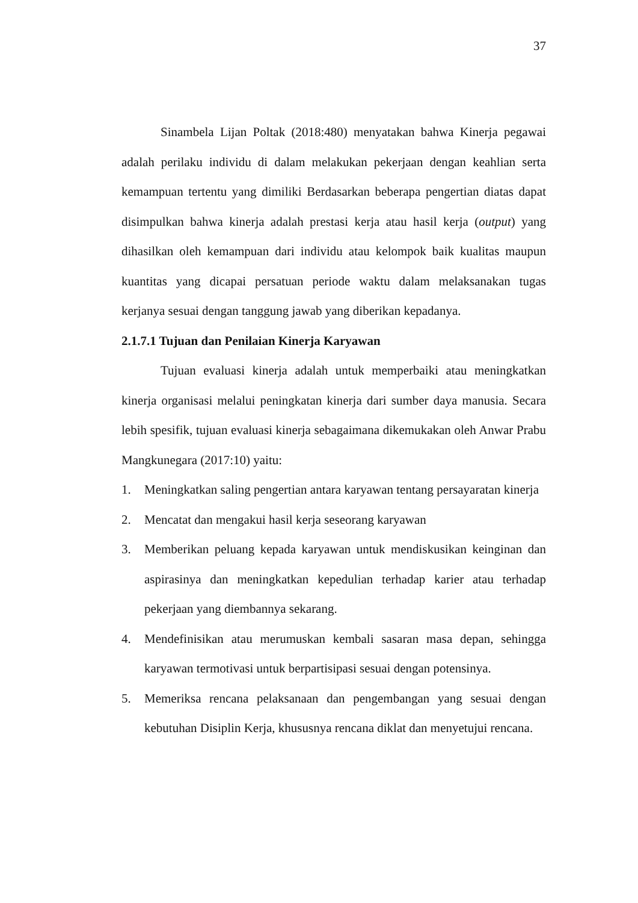37
Sinambela Lijan Poltak (2018:480) menyatakan bahwa Kinerja pegawai adalah perilaku individu di dalam melakukan pekerjaan dengan keahlian serta kemampuan tertentu yang dimiliki Berdasarkan beberapa pengertian diatas dapat disimpulkan bahwa kinerja adalah prestasi kerja atau hasil kerja (output) yang dihasilkan oleh kemampuan dari individu atau kelompok baik kualitas maupun kuantitas yang dicapai persatuan periode waktu dalam melaksanakan tugas kerjanya sesuai dengan tanggung jawab yang diberikan kepadanya.
2.1.7.1 Tujuan dan Penilaian Kinerja Karyawan
Tujuan evaluasi kinerja adalah untuk memperbaiki atau meningkatkan kinerja organisasi melalui peningkatan kinerja dari sumber daya manusia. Secara lebih spesifik, tujuan evaluasi kinerja sebagaimana dikemukakan oleh Anwar Prabu Mangkunegara (2017:10) yaitu:
1. Meningkatkan saling pengertian antara karyawan tentang persayaratan kinerja
2. Mencatat dan mengakui hasil kerja seseorang karyawan
3. Memberikan peluang kepada karyawan untuk mendiskusikan keinginan dan aspirasinya dan meningkatkan kepedulian terhadap karier atau terhadap pekerjaan yang diembannya sekarang.
4. Mendefinisikan atau merumuskan kembali sasaran masa depan, sehingga karyawan termotivasi untuk berpartisipasi sesuai dengan potensinya.
5. Memeriksa rencana pelaksanaan dan pengembangan yang sesuai dengan kebutuhan Disiplin Kerja, khususnya rencana diklat dan menyetujui rencana.